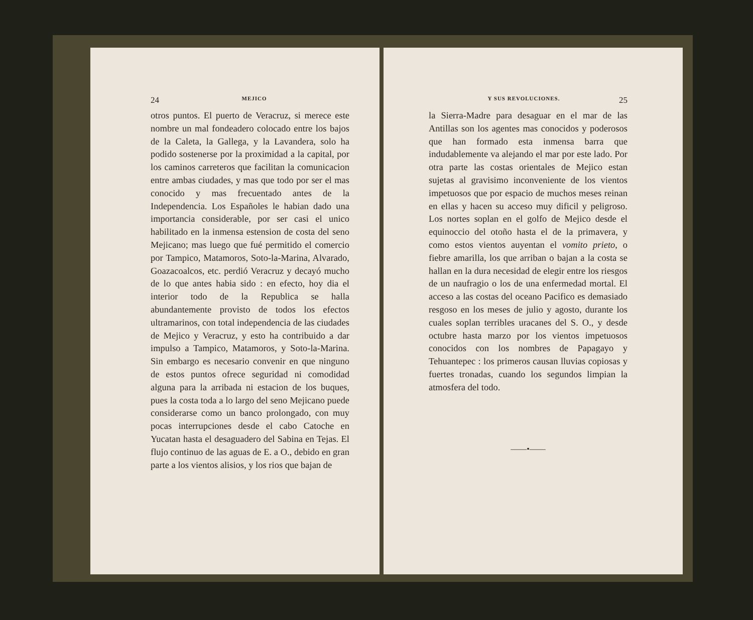24 MEJICO
otros puntos. El puerto de Veracruz, si merece este nombre un mal fondeadero colocado entre los bajos de la Caleta, la Gallega, y la Lavandera, solo ha podido sostenerse por la proximidad a la capital, por los caminos carreteros que facilitan la comunicacion entre ambas ciudades, y mas que todo por ser el mas conocido y mas frecuentado antes de la Independencia. Los Españoles le habian dado una importancia considerable, por ser casi el unico habilitado en la inmensa estension de costa del seno Mejicano; mas luego que fué permitido el comercio por Tampico, Matamoros, Soto-la-Marina, Alvarado, Goazacoalcos, etc. perdió Veracruz y decayó mucho de lo que antes habia sido : en efecto, hoy dia el interior todo de la Republica se halla abundantemente provisto de todos los efectos ultramarinos, con total independencia de las ciudades de Mejico y Veracruz, y esto ha contribuido a dar impulso a Tampico, Matamoros, y Soto-la-Marina. Sin embargo es necesario convenir en que ninguno de estos puntos ofrece seguridad ni comodidad alguna para la arribada ni estacion de los buques, pues la costa toda a lo largo del seno Mejicano puede considerarse como un banco prolongado, con muy pocas interrupciones desde el cabo Catoche en Yucatan hasta el desaguadero del Sabina en Tejas. El flujo continuo de las aguas de E. a O., debido en gran parte a los vientos alisios, y los rios que bajan de
Y SUS REVOLUCIONES. 25
la Sierra-Madre para desaguar en el mar de las Antillas son los agentes mas conocidos y poderosos que han formado esta inmensa barra que indudablemente va alejando el mar por este lado. Por otra parte las costas orientales de Mejico estan sujetas al gravisimo inconveniente de los vientos impetuosos que por espacio de muchos meses reinan en ellas y hacen su acceso muy dificil y peligroso. Los nortes soplan en el golfo de Mejico desde el equinoccio del otoño hasta el de la primavera, y como estos vientos auyentan el vomito prieto, o fiebre amarilla, los que arriban o bajan a la costa se hallan en la dura necesidad de elegir entre los riesgos de un naufragio o los de una enfermedad mortal. El acceso a las costas del oceano Pacifico es demasiado resgoso en los meses de julio y agosto, durante los cuales soplan terribles uracanes del S. O., y desde octubre hasta marzo por los vientos impetuosos conocidos con los nombres de Papagayo y Tehuantepec : los primeros causan lluvias copiosas y fuertes tronadas, cuando los segundos limpian la atmosfera del todo.
——•——